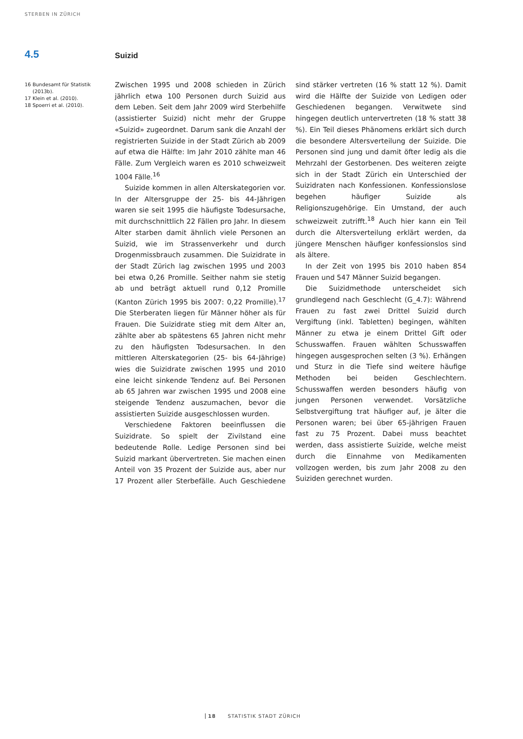STERBEN IN ZÜRICH
4.5 Suizid
16 Bundesamt für Statistik (2013b).
17 Klein et al. (2010).
18 Spoerri et al. (2010).
Zwischen 1995 und 2008 schieden in Zürich jährlich etwa 100 Personen durch Suizid aus dem Leben. Seit dem Jahr 2009 wird Sterbehilfe (assistierter Suizid) nicht mehr der Gruppe «Suizid» zugeordnet. Darum sank die Anzahl der registrierten Suizide in der Stadt Zürich ab 2009 auf etwa die Hälfte: Im Jahr 2010 zählte man 46 Fälle. Zum Vergleich waren es 2010 schweizweit 1004 Fälle.<sup>16</sup>
Suizide kommen in allen Alterskategorien vor. In der Altersgruppe der 25- bis 44-Jährigen waren sie seit 1995 die häufigste Todesursache, mit durchschnittlich 22 Fällen pro Jahr. In diesem Alter starben damit ähnlich viele Personen an Suizid, wie im Strassenverkehr und durch Drogenmissbrauch zusammen. Die Suizidrate in der Stadt Zürich lag zwischen 1995 und 2003 bei etwa 0,26 Promille. Seither nahm sie stetig ab und beträgt aktuell rund 0,12 Promille (Kanton Zürich 1995 bis 2007: 0,22 Promille).<sup>17</sup> Die Sterberaten liegen für Männer höher als für Frauen. Die Suizidrate stieg mit dem Alter an, zählte aber ab spätestens 65 Jahren nicht mehr zu den häufigsten Todesursachen. In den mittleren Alterskategorien (25- bis 64-Jährige) wies die Suizidrate zwischen 1995 und 2010 eine leicht sinkende Tendenz auf. Bei Personen ab 65 Jahren war zwischen 1995 und 2008 eine steigende Tendenz auszumachen, bevor die assistierten Suizide ausgeschlossen wurden.
Verschiedene Faktoren beeinflussen die Suizidrate. So spielt der Zivilstand eine bedeutende Rolle. Ledige Personen sind bei Suizid markant übervertreten. Sie machen einen Anteil von 35 Prozent der Suizide aus, aber nur 17 Prozent aller Sterbefälle. Auch Geschiedene sind stärker vertreten (16 % statt 12 %). Damit wird die Hälfte der Suizide von Ledigen oder Geschiedenen begangen. Verwitwete sind hingegen deutlich untervertreten (18 % statt 38 %). Ein Teil dieses Phänomens erklärt sich durch die besondere Altersverteilung der Suizide. Die Personen sind jung und damit öfter ledig als die Mehrzahl der Gestorbenen. Des weiteren zeigte sich in der Stadt Zürich ein Unterschied der Suizidraten nach Konfessionen. Konfessionslose begehen häufiger Suizide als Religionszugehörige. Ein Umstand, der auch schweizweit zutrifft.<sup>18</sup> Auch hier kann ein Teil durch die Altersverteilung erklärt werden, da jüngere Menschen häufiger konfessionslos sind als ältere.
In der Zeit von 1995 bis 2010 haben 854 Frauen und 547 Männer Suizid begangen.
Die Suizidmethode unterscheidet sich grundlegend nach Geschlecht (G_4.7): Während Frauen zu fast zwei Drittel Suizid durch Vergiftung (inkl. Tabletten) begingen, wählten Männer zu etwa je einem Drittel Gift oder Schusswaffen. Frauen wählten Schusswaffen hingegen ausgesprochen selten (3 %). Erhängen und Sturz in die Tiefe sind weitere häufige Methoden bei beiden Geschlechtern. Schusswaffen werden besonders häufig von jungen Personen verwendet. Vorsätzliche Selbstvergiftung trat häufiger auf, je älter die Personen waren; bei über 65-jährigen Frauen fast zu 75 Prozent. Dabei muss beachtet werden, dass assistierte Suizide, welche meist durch die Einnahme von Medikamenten vollzogen werden, bis zum Jahr 2008 zu den Suiziden gerechnet wurden.
18 STATISTIK STADT ZÜRICH